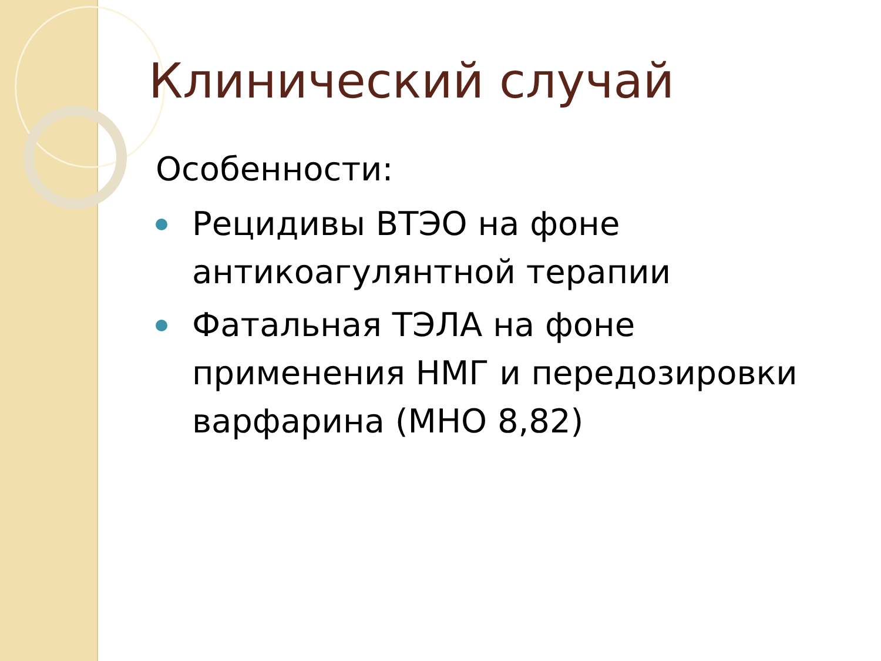Клинический случай
Особенности:
Рецидивы ВТЭО на фоне антикоагулянтной терапии
Фатальная ТЭЛА на фоне применения НМГ и передозировки варфарина (МНО 8,82)